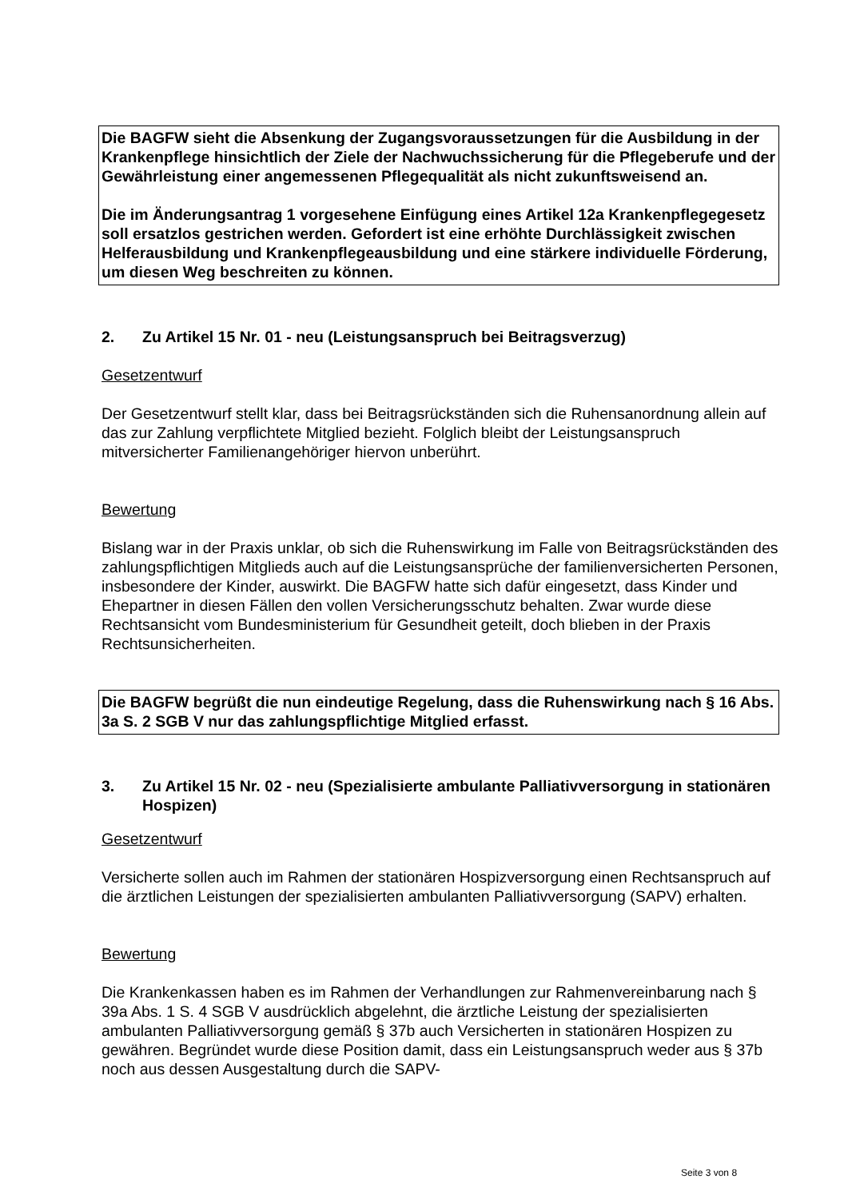Die BAGFW sieht die Absenkung der Zugangsvoraussetzungen für die Ausbildung in der Krankenpflege hinsichtlich der Ziele der Nachwuchssicherung für die Pflegeberufe und der Gewährleistung einer angemessenen Pflegequalität als nicht zukunftsweisend an.
Die im Änderungsantrag 1 vorgesehene Einfügung eines Artikel 12a Krankenpflegegesetz soll ersatzlos gestrichen werden. Gefordert ist eine erhöhte Durchlässigkeit zwischen Helferausbildung und Krankenpflegeausbildung und eine stärkere individuelle Förderung, um diesen Weg beschreiten zu können.
2. Zu Artikel 15 Nr. 01 - neu (Leistungsanspruch bei Beitragsverzug)
Gesetzentwurf
Der Gesetzentwurf stellt klar, dass bei Beitragsrückständen sich die Ruhensanordnung allein auf das zur Zahlung verpflichtete Mitglied bezieht. Folglich bleibt der Leistungsanspruch mitversicherter Familienangehöriger hiervon unberührt.
Bewertung
Bislang war in der Praxis unklar, ob sich die Ruhenswirkung im Falle von Beitragsrückständen des zahlungspflichtigen Mitglieds auch auf die Leistungsansprüche der familienversicherten Personen, insbesondere der Kinder, auswirkt. Die BAGFW hatte sich dafür eingesetzt, dass Kinder und Ehepartner in diesen Fällen den vollen Versicherungsschutz behalten. Zwar wurde diese Rechtsansicht vom Bundesministerium für Gesundheit geteilt, doch blieben in der Praxis Rechtsunsicherheiten.
Die BAGFW begrüßt die nun eindeutige Regelung, dass die Ruhenswirkung nach § 16 Abs. 3a S. 2 SGB V nur das zahlungspflichtige Mitglied erfasst.
3. Zu Artikel 15 Nr. 02 - neu (Spezialisierte ambulante Palliativversorgung in stationären Hospizen)
Gesetzentwurf
Versicherte sollen auch im Rahmen der stationären Hospizversorgung einen Rechtsanspruch auf die ärztlichen Leistungen der spezialisierten ambulanten Palliativversorgung (SAPV) erhalten.
Bewertung
Die Krankenkassen haben es im Rahmen der Verhandlungen zur Rahmenvereinbarung nach § 39a Abs. 1 S. 4 SGB V ausdrücklich abgelehnt, die ärztliche Leistung der spezialisierten ambulanten Palliativversorgung gemäß § 37b auch Versicherten in stationären Hospizen zu gewähren. Begründet wurde diese Position damit, dass ein Leistungsanspruch weder aus § 37b noch aus dessen Ausgestaltung durch die SAPV-
Seite 3 von 8